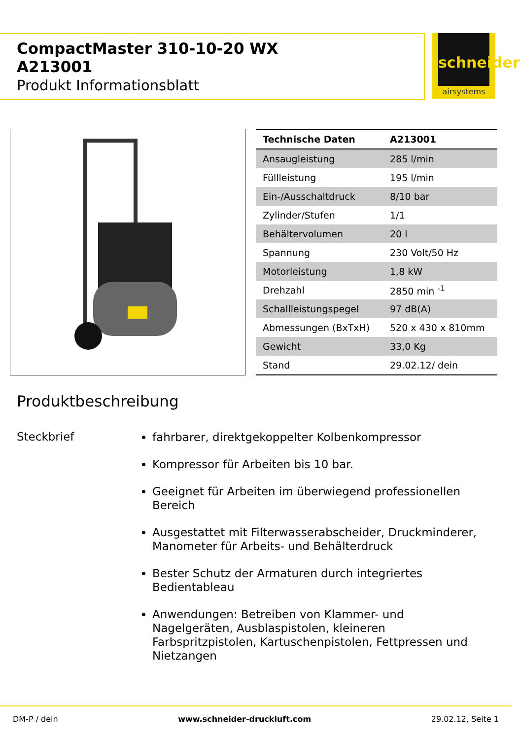CompactMaster 310-10-20 WX
A213001
Produkt Informationsblatt
schneider
airsystems
| Technische Daten | A213001 |
| --- | --- |
| Ansaugleistung | 285 l/min |
| Füllleistung | 195 l/min |
| Ein-/Ausschaltdruck | 8/10 bar |
| Zylinder/Stufen | 1/1 |
| Behältervolumen | 20 l |
| Spannung | 230 Volt/50 Hz |
| Motorleistung | 1,8 kW |
| Drehzahl | 2850 min <sup>-1</sup> |
| Schallleistungspegel | 97 dB(A) |
| Abmessungen (BxTxH) | 520 x 430 x 810mm |
| Gewicht | 33,0 Kg |
| Stand | 29.02.12/ dein |
Produktbeschreibung
Steckbrief
fahrbarer, direktgekoppelter Kolbenkompressor
Kompressor für Arbeiten bis 10 bar.
Geeignet für Arbeiten im überwiegend professionellen Bereich
Ausgestattet mit Filterwasserabscheider, Druckminderer, Manometer für Arbeits- und Behälterdruck
Bester Schutz der Armaturen durch integriertes Bedientableau
Anwendungen: Betreiben von Klammer- und Nagelgeräten, Ausblaspistolen, kleineren Farbspritzpistolen, Kartuschenpistolen, Fettpressen und Nietzangen
DM-P / dein www.schneider-druckluft.com 29.02.12, Seite 1